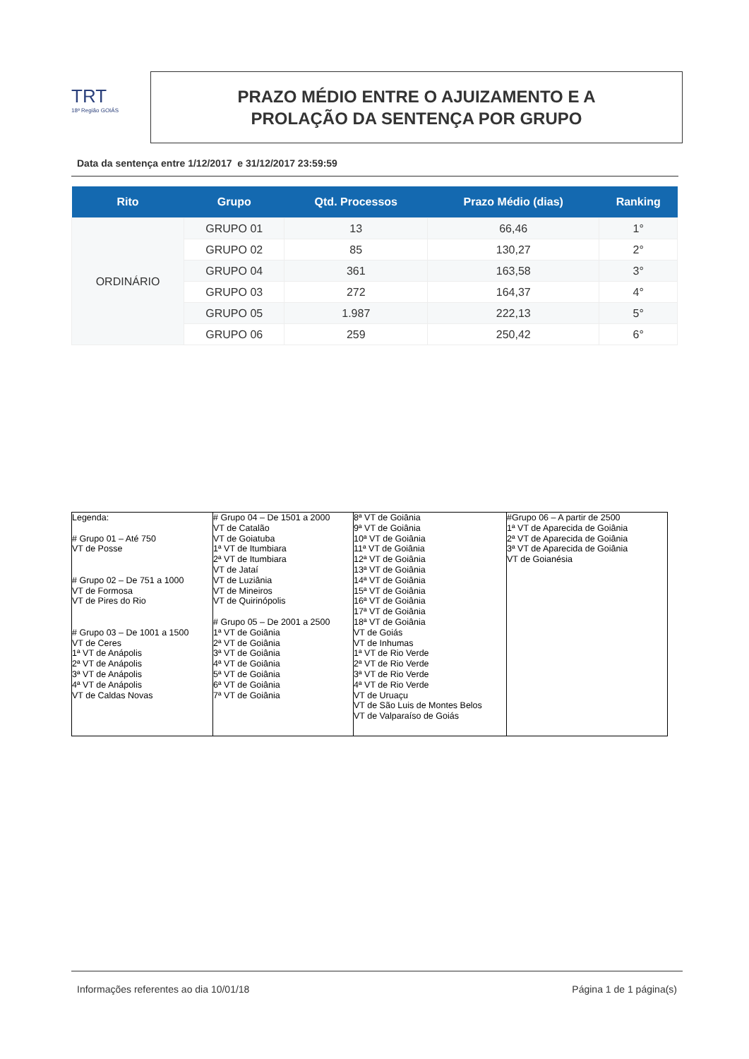TRT
18ª Região GOIÁS
PRAZO MÉDIO ENTRE O AJUIZAMENTO E A
PROLAÇÃO DA SENTENÇA POR GRUPO
Data da sentença entre 1/12/2017 e 31/12/2017 23:59:59
| Rito | Grupo | Qtd. Processos | Prazo Médio (dias) | Ranking |
| --- | --- | --- | --- | --- |
| ORDINÁRIO | GRUPO 01 | 13 | 66,46 | 1° |
| | GRUPO 02 | 85 | 130,27 | 2° |
| | GRUPO 04 | 361 | 163,58 | 3° |
| | GRUPO 03 | 272 | 164,37 | 4° |
| | GRUPO 05 | 1.987 | 222,13 | 5° |
| | GRUPO 06 | 259 | 250,42 | 6° |
| Legenda: # Grupo 01 – Até 750 VT de Posse # Grupo 02 – De 751 a 1000 VT de Formosa VT de Pires do Rio # Grupo 03 – De 1001 a 1500 VT de Ceres 1ª VT de Anápolis 2ª VT de Anápolis 3ª VT de Anápolis 4ª VT de Anápolis VT de Caldas Novas | # Grupo 04 – De 1501 a 2000 VT de Catalão VT de Goiatuba 1ª VT de Itumbiara 2ª VT de Itumbiara VT de Jataí VT de Luziânia VT de Mineiros VT de Quirinópolis # Grupo 05 – De 2001 a 2500 1ª VT de Goiânia 2ª VT de Goiânia 3ª VT de Goiânia 4ª VT de Goiânia 5ª VT de Goiânia 6ª VT de Goiânia 7ª VT de Goiânia | 8ª VT de Goiânia 9ª VT de Goiânia 10ª VT de Goiânia 11ª VT de Goiânia 12ª VT de Goiânia 13ª VT de Goiânia 14ª VT de Goiânia 15ª VT de Goiânia 16ª VT de Goiânia 17ª VT de Goiânia 18ª VT de Goiânia VT de Goiás VT de Inhumas 1ª VT de Rio Verde 2ª VT de Rio Verde 3ª VT de Rio Verde 4ª VT de Rio Verde VT de Uruaçu VT de São Luis de Montes Belos VT de Valparaíso de Goiás | #Grupo 06 – A partir de 2500 1ª VT de Aparecida de Goiânia 2ª VT de Aparecida de Goiânia 3ª VT de Aparecida de Goiânia VT de Goianésia |
Informações referentes ao dia 10/01/18 Página 1 de 1 página(s)